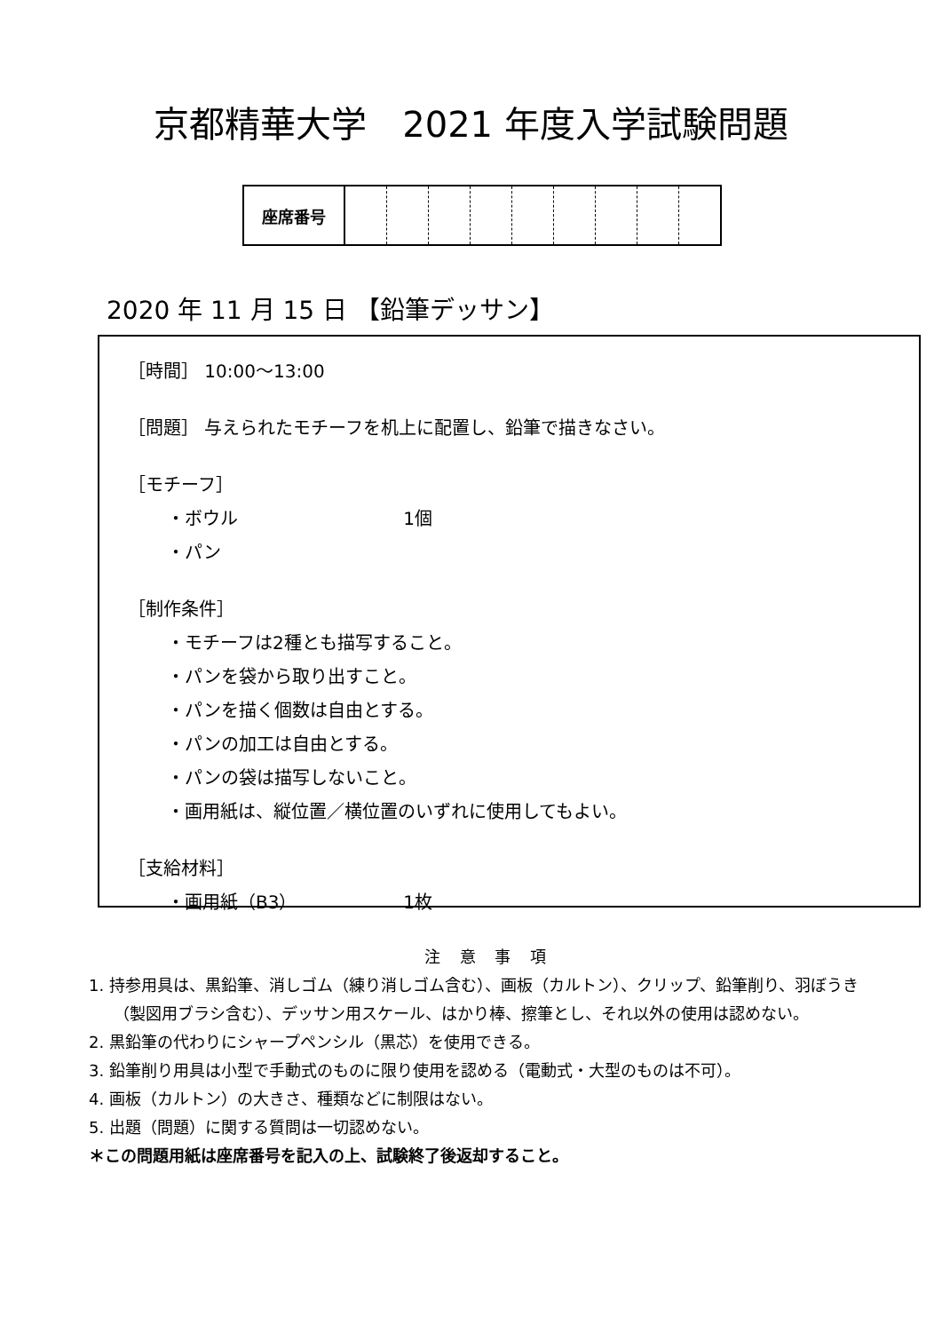京都精華大学　2021 年度入学試験問題
| 座席番号 | | | | | | | | | |
2020 年 11 月 15 日 【鉛筆デッサン】
［時間］ 10:00〜13:00
［問題］ 与えられたモチーフを机上に配置し、鉛筆で描きなさい。
［モチーフ］
・ボウル 1個
・パン
［制作条件］
・モチーフは2種とも描写すること。
・パンを袋から取り出すこと。
・パンを描く個数は自由とする。
・パンの加工は自由とする。
・パンの袋は描写しないこと。
・画用紙は、縦位置／横位置のいずれに使用してもよい。
［支給材料］
・画用紙（B3） 1枚
注 意 事 項
1. 持参用具は、黒鉛筆、消しゴム（練り消しゴム含む）、画板（カルトン）、クリップ、鉛筆削り、羽ぼうき（製図用ブラシ含む）、デッサン用スケール、はかり棒、擦筆とし、それ以外の使用は認めない。
2. 黒鉛筆の代わりにシャープペンシル（黒芯）を使用できる。
3. 鉛筆削り用具は小型で手動式のものに限り使用を認める（電動式・大型のものは不可）。
4. 画板（カルトン）の大きさ、種類などに制限はない。
5. 出題（問題）に関する質問は一切認めない。
＊この問題用紙は座席番号を記入の上、試験終了後返却すること。